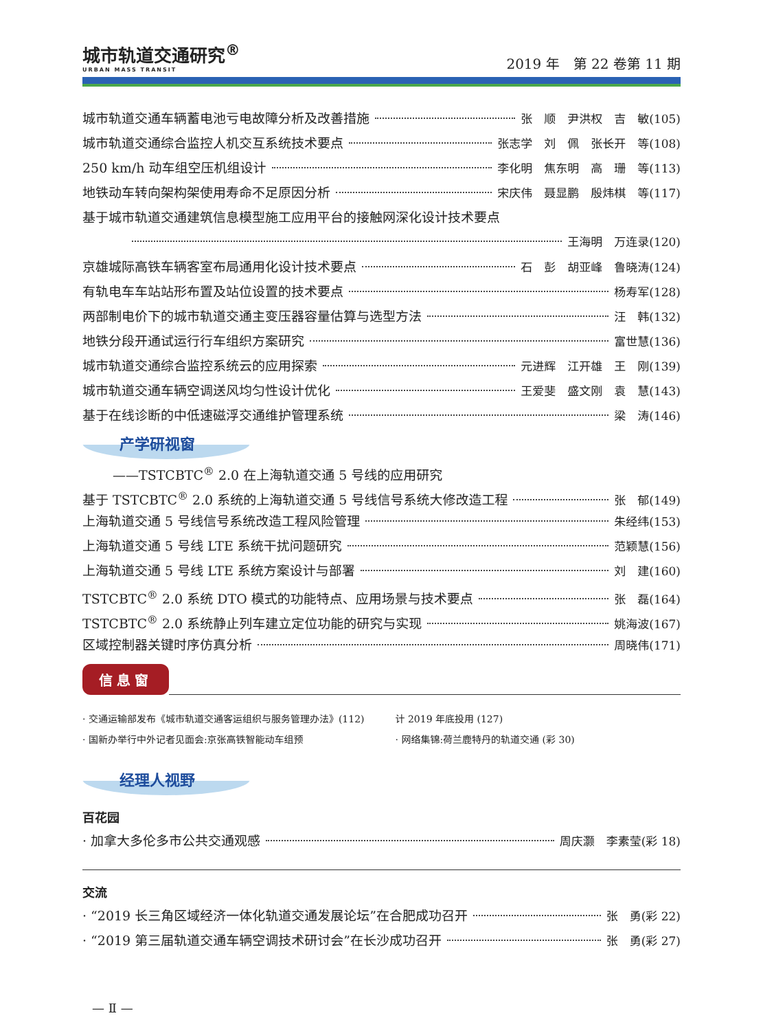城市轨道交通研究<sup>®</sup>
URBAN MASS TRANSIT
2019 年　第 22 卷第 11 期
城市轨道交通车辆蓄电池亏电故障分析及改善措施 张　顺　尹洪权　吉　敏(105)
城市轨道交通综合监控人机交互系统技术要点 张志学　刘　佩　张长开　等(108)
250 km/h 动车组空压机组设计 李化明　焦东明　高　珊　等(113)
地铁动车转向架构架使用寿命不足原因分析 宋庆伟　聂显鹏　殷炜棋　等(117)
基于城市轨道交通建筑信息模型施工应用平台的接触网深化设计技术要点
王海明　万连录(120)
京雄城际高铁车辆客室布局通用化设计技术要点 石　彭　胡亚峰　鲁晓涛(124)
有轨电车车站站形布置及站位设置的技术要点 杨寿军(128)
两部制电价下的城市轨道交通主变压器容量估算与选型方法 汪　韩(132)
地铁分段开通试运行行车组织方案研究 富世慧(136)
城市轨道交通综合监控系统云的应用探索 元进辉　江开雄　王　刚(139)
城市轨道交通车辆空调送风均匀性设计优化 王爱斐　盛文刚　袁　慧(143)
基于在线诊断的中低速磁浮交通维护管理系统 梁　涛(146)
产学研视窗
——TSTCBTC<sup>®</sup> 2.0 在上海轨道交通 5 号线的应用研究
基于 TSTCBTC<sup>®</sup> 2.0 系统的上海轨道交通 5 号线信号系统大修改造工程 张　郁(149)
上海轨道交通 5 号线信号系统改造工程风险管理 朱经纬(153)
上海轨道交通 5 号线 LTE 系统干扰问题研究 范颖慧(156)
上海轨道交通 5 号线 LTE 系统方案设计与部署 刘　建(160)
TSTCBTC<sup>®</sup> 2.0 系统 DTO 模式的功能特点、应用场景与技术要点 张　磊(164)
TSTCBTC<sup>®</sup> 2.0 系统静止列车建立定位功能的研究与实现 姚海波(167)
区域控制器关键时序仿真分析 周晓伟(171)
信息窗
· 交通运输部发布《城市轨道交通客运组织与服务管理办法》(112)
· 国新办举行中外记者见面会:京张高铁智能动车组预
计 2019 年底投用 (127)
· 网络集锦:荷兰鹿特丹的轨道交通 (彩 30)
经理人视野
百花园
· 加拿大多伦多市公共交通观感 周庆灏　李素莹(彩 18)
交流
· “2019 长三角区域经济一体化轨道交通发展论坛”在合肥成功召开 张　勇(彩 22)
· “2019 第三届轨道交通车辆空调技术研讨会”在长沙成功召开 张　勇(彩 27)
— Ⅱ —